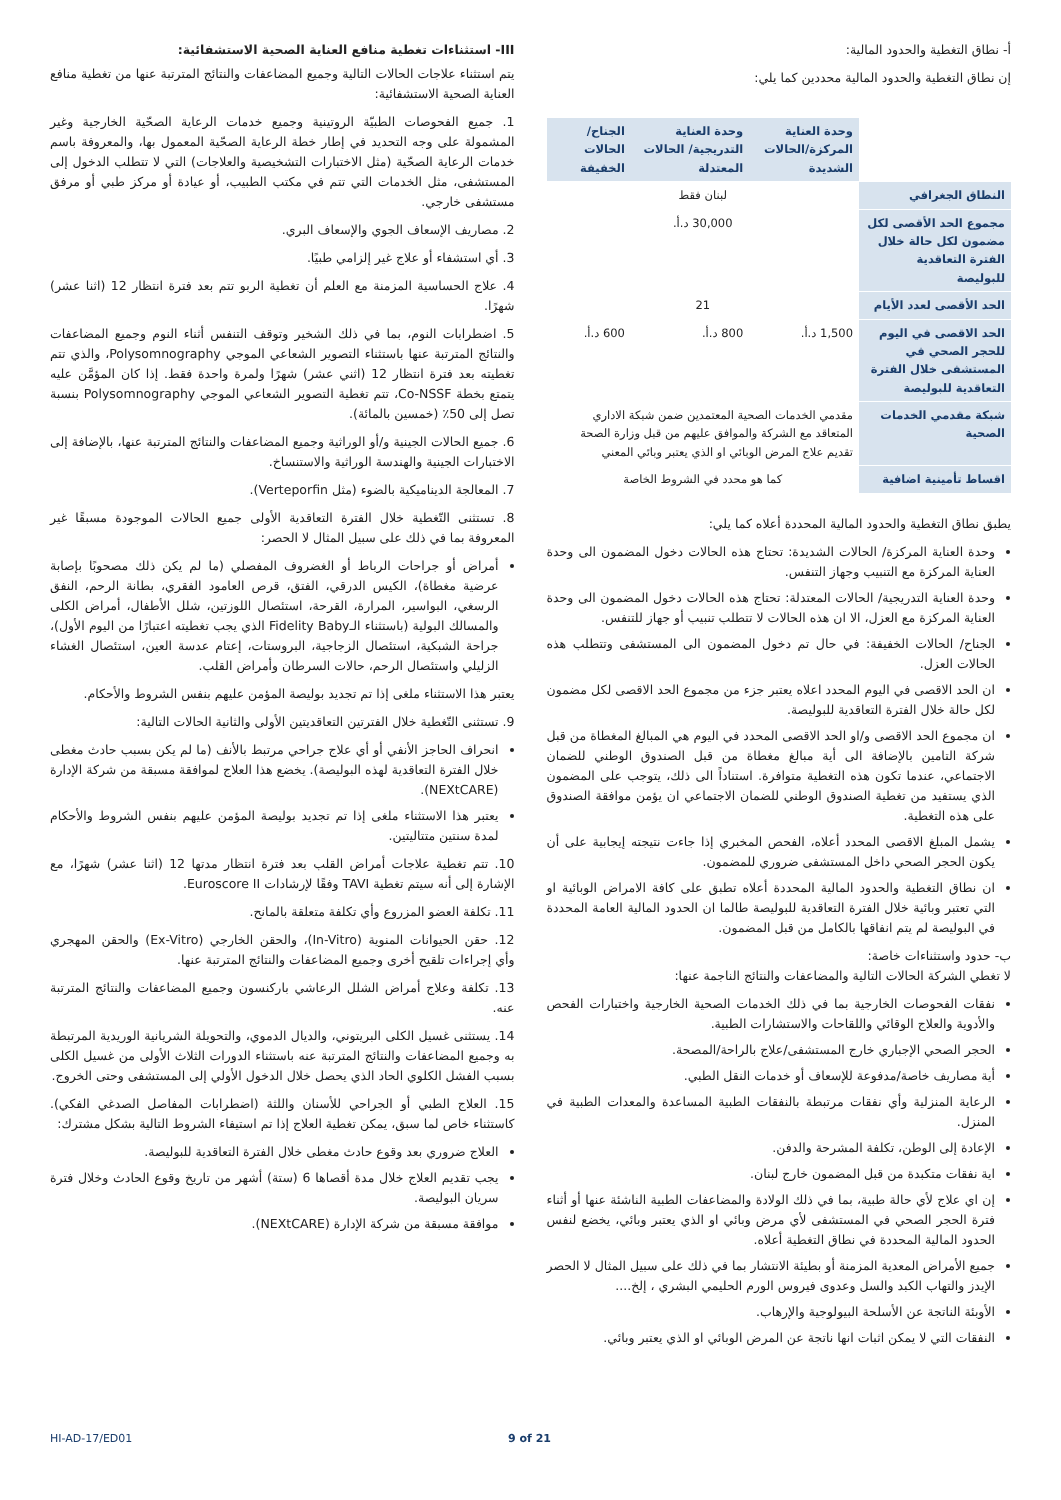أ- نطاق التغطية والحدود المالية:
إن نطاق التغطية والحدود المالية محددين كما يلي:
| | وحدة العناية المركزة/الحالات الشديدة | وحدة العناية التدريجية/ الحالات المعتدلة | الجناح/الحالات الخفيفة |
| --- | --- | --- | --- |
| النطاق الجغرافي | لبنان فقط | | |
| مجموع الحد الأقصى لكل مضمون لكل حالة خلال الفترة التعاقدية للبوليصة | 30,000 د.أ. | | |
| الحد الأقصى لعدد الأيام | 21 | | |
| الحد الاقصى في اليوم للحجر الصحي في المستشفى خلال الفترة التعاقدية للبوليصة | 1,500 د.أ. | 800 د.أ. | 600 د.أ. |
| شبكة مقدمي الخدمات الصحية | مقدمي الخدمات الصحية المعتمدين ضمن شبكة الاداري المتعاقد مع الشركة والموافق عليهم من قبل وزارة الصحة تقديم علاج المرض الوبائي او الذي يعتبر وبائي المعني | | |
| اقساط تأمينية اضافية | كما هو محدد في الشروط الخاصة | | |
يطبق نطاق التغطية والحدود المالية المحددة أعلاه كما يلي:
وحدة العناية المركزة/ الحالات الشديدة: تحتاج هذه الحالات دخول المضمون الى وحدة العناية المركزة مع التنبيب وجهاز التنفس.
وحدة العناية التدريجية/ الحالات المعتدلة: تحتاج هذه الحالات دخول المضمون الى وحدة العناية المركزة مع العزل، الا ان هذه الحالات لا تتطلب تنبيب أو جهاز للتنفس.
الجناح/ الحالات الخفيفة: في حال تم دخول المضمون الى المستشفى وتتطلب هذه الحالات العزل.
ان الحد الاقصى في اليوم المحدد اعلاه يعتبر جزء من مجموع الحد الاقصى لكل مضمون لكل حالة خلال الفترة التعاقدية للبوليصة.
ان مجموع الحد الاقصى و/او الحد الاقصى المحدد في اليوم هي المبالغ المغطاة من قبل شركة التامين بالإضافة الى أية مبالغ مغطاة من قبل الصندوق الوطني للضمان الاجتماعي، عندما تكون هذه التغطية متوافرة. استناداً الى ذلك، يتوجب على المضمون الذي يستفيد من تغطية الصندوق الوطني للضمان الاجتماعي ان يؤمن موافقة الصندوق على هذه التغطية.
يشمل المبلغ الاقصى المحدد أعلاه، الفحص المخبري إذا جاءت نتيجته إيجابية على أن يكون الحجر الصحي داخل المستشفى ضروري للمضمون.
ان نطاق التغطية والحدود المالية المحددة أعلاه تطبق على كافة الامراض الوبائية او التي تعتبر وبائية خلال الفترة التعاقدية للبوليصة طالما ان الحدود المالية العامة المحددة في البوليصة لم يتم انفاقها بالكامل من قبل المضمون.
ب- حدود واستثناءات خاصة:
لا تغطي الشركة الحالات التالية والمضاعفات والنتائج الناجمة عنها:
نفقات الفحوصات الخارجية بما في ذلك الخدمات الصحية الخارجية واختبارات الفحص والأدوية والعلاج الوقائي واللقاحات والاستشارات الطبية.
الحجر الصحي الإجباري خارج المستشفى/علاج بالراحة/المصحة.
أية مصاريف خاصة/مدفوعة للإسعاف أو خدمات النقل الطبي.
الرعاية المنزلية وأي نفقات مرتبطة بالنفقات الطبية المساعدة والمعدات الطبية في المنزل.
الإعادة إلى الوطن، تكلفة المشرحة والدفن.
اية نفقات متكبدة من قبل المضمون خارج لبنان.
إن اي علاج لأي حالة طبية، بما في ذلك الولادة والمضاعفات الطبية الناشئة عنها أو أثناء فترة الحجر الصحي في المستشفى لأي مرض وبائي او الذي يعتبر وبائي، يخضع لنفس الحدود المالية المحددة في نطاق التغطية أعلاه.
جميع الأمراض المعدية المزمنة أو بطيئة الانتشار بما في ذلك على سبيل المثال لا الحصر الإيدز والتهاب الكبد والسل وعدوى فيروس الورم الحليمي البشري ، إلخ....
الأوبئة الناتجة عن الأسلحة البيولوجية والإرهاب.
النفقات التي لا يمكن اثبات انها ناتجة عن المرض الوبائي او الذي يعتبر وبائي.
III- استثناءات تغطية منافع العناية الصحية الاستشفائية:
يتم استثناء علاجات الحالات التالية وجميع المضاعفات والنتائج المترتبة عنها من تغطية منافع العناية الصحية الاستشفائية:
1. جميع الفحوصات الطبيّة الروتينية وجميع خدمات الرعاية الصحّية الخارجية وغير المشمولة على وجه التحديد في إطار خطة الرعاية الصحّية المعمول بها، والمعروفة باسم خدمات الرعاية الصحّية (مثل الاختبارات التشخيصية والعلاجات) التي لا تتطلب الدخول إلى المستشفى، مثل الخدمات التي تتم في مكتب الطبيب، أو عيادة أو مركز طبي أو مرفق مستشفى خارجي.
2. مصاريف الإسعاف الجوي والإسعاف البري.
3. أي استشفاء أو علاج غير إلزامي طبيًا.
4. علاج الحساسية المزمنة مع العلم أن تغطية الربو تتم بعد فترة انتظار 12 (اثنا عشر) شهرًا.
5. اضطرابات النوم، بما في ذلك الشخير وتوقف التنفس أثناء النوم وجميع المضاعفات والنتائج المترتبة عنها باستثناء التصوير الشعاعي الموجي Polysomnography، والذي تتم تغطيته بعد فترة انتظار 12 (اثني عشر) شهرًا ولمرة واحدة فقط. إذا كان المؤمَّن عليه يتمتع بخطة Co-NSSF، تتم تغطية التصوير الشعاعي الموجي Polysomnography بنسبة تصل إلى 50٪ (خمسين بالمائة).
6. جميع الحالات الجينية و/أو الوراثية وجميع المضاعفات والنتائج المترتبة عنها، بالإضافة إلى الاختبارات الجينية والهندسة الوراثية والاستنساخ.
7. المعالجة الديناميكية بالضوء (مثل Verteporfin).
8. تستثنى التّغطية خلال الفترة التعاقدية الأولى جميع الحالات الموجودة مسبقًا غير المعروفة بما في ذلك على سبيل المثال لا الحصر:
أمراض أو جراحات الرباط أو الغضروف المفصلي (ما لم يكن ذلك مصحوبًا بإصابة عرضية مغطاة)، الكيس الدرقي، الفتق، قرص العامود الفقري، بطانة الرحم، النفق الرسغي، البواسير، المرارة، القرحة، استئصال اللوزتين، شلل الأطفال، أمراض الكلى والمسالك البولية (باستثناء الـFidelity Baby الذي يجب تغطيته اعتبارًا من اليوم الأول)، جراحة الشبكية، استئصال الزجاجية، البروستات، إعتام عدسة العين، استئصال الغشاء الزليلي واستئصال الرحم، حالات السرطان وأمراض القلب.
يعتبر هذا الاستثناء ملغى إذا تم تجديد بوليصة المؤمن عليهم بنفس الشروط والأحكام.
9. تستثنى التّغطية خلال الفترتين التعاقديتين الأولى والثانية الحالات التالية:
انحراف الحاجز الأنفي أو أي علاج جراحي مرتبط بالأنف (ما لم يكن بسبب حادث مغطى خلال الفترة التعاقدية لهذه البوليصة). يخضع هذا العلاج لموافقة مسبقة من شركة الإدارة (NEXtCARE).
يعتبر هذا الاستثناء ملغى إذا تم تجديد بوليصة المؤمن عليهم بنفس الشروط والأحكام لمدة سنتين متتاليتين.
10. تتم تغطية علاجات أمراض القلب بعد فترة انتظار مدتها 12 (اثنا عشر) شهرًا، مع الإشارة إلى أنه سيتم تغطية TAVI وفقًا لإرشادات Euroscore II.
11. تكلفة العضو المزروع وأي تكلفة متعلقة بالمانح.
12. حقن الحيوانات المنوية (In-Vitro)، والحقن الخارجي (Ex-Vitro) والحقن المهجري وأي إجراءات تلقيح أخرى وجميع المضاعفات والنتائج المترتبة عنها.
13. تكلفة وعلاج أمراض الشلل الرعاشي باركنسون وجميع المضاعفات والنتائج المترتبة عنه.
14. يستثنى غسيل الكلى البريتوني، والديال الدموي، والتحويلة الشريانية الوريدية المرتبطة به وجميع المضاعفات والنتائج المترتبة عنه باستثناء الدورات الثلاث الأولى من غسيل الكلى بسبب الفشل الكلوي الحاد الذي يحصل خلال الدخول الأولي إلى المستشفى وحتى الخروج.
15. العلاج الطبي أو الجراحي للأسنان واللثة (اضطرابات المفاصل الصدغي الفكي). كاستثناء خاص لما سبق، يمكن تغطية العلاج إذا تم استيفاء الشروط التالية بشكل مشترك:
العلاج ضروري بعد وقوع حادث مغطى خلال الفترة التعاقدية للبوليصة.
يجب تقديم العلاج خلال مدة أقصاها 6 (ستة) أشهر من تاريخ وقوع الحادث وخلال فترة سريان البوليصة.
موافقة مسبقة من شركة الإدارة (NEXtCARE).
HI-AD-17/ED01 9 of 21